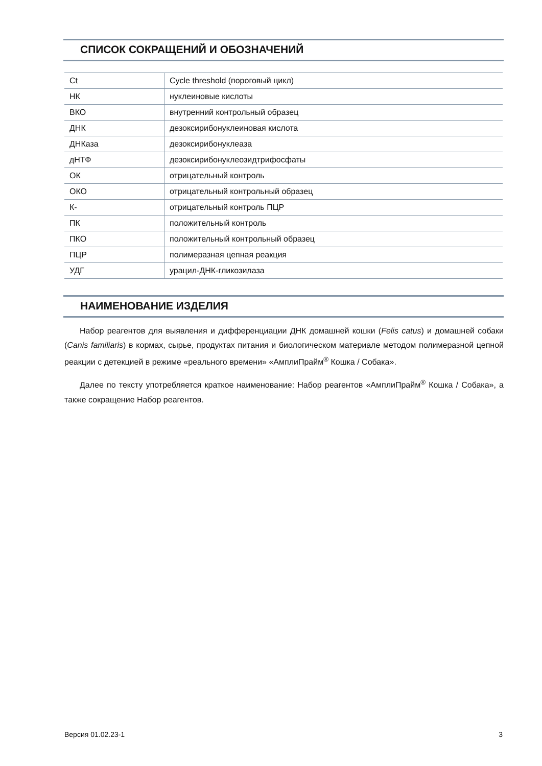СПИСОК СОКРАЩЕНИЙ И ОБОЗНАЧЕНИЙ
| Ct | Cycle threshold (пороговый цикл) |
| НК | нуклеиновые кислоты |
| ВКО | внутренний контрольный образец |
| ДНК | дезоксирибонуклеиновая кислота |
| ДНКаза | дезоксирибонуклеаза |
| дНТФ | дезоксирибонуклеозидтрифосфаты |
| ОК | отрицательный контроль |
| ОКО | отрицательный контрольный образец |
| К- | отрицательный контроль ПЦР |
| ПК | положительный контроль |
| ПКО | положительный контрольный образец |
| ПЦР | полимеразная цепная реакция |
| УДГ | урацил-ДНК-гликозилаза |
НАИМЕНОВАНИЕ ИЗДЕЛИЯ
Набор реагентов для выявления и дифференциации ДНК домашней кошки (Felis catus) и домашней собаки (Canis familiaris) в кормах, сырье, продуктах питания и биологическом материале методом полимеразной цепной реакции с детекцией в режиме «реального времени» «АмплиПрайм<sup>®</sup> Кошка / Собака».
Далее по тексту употребляется краткое наименование: Набор реагентов «АмплиПрайм<sup>®</sup> Кошка / Собака», а также сокращение Набор реагентов.
Версия 01.02.23-1 3